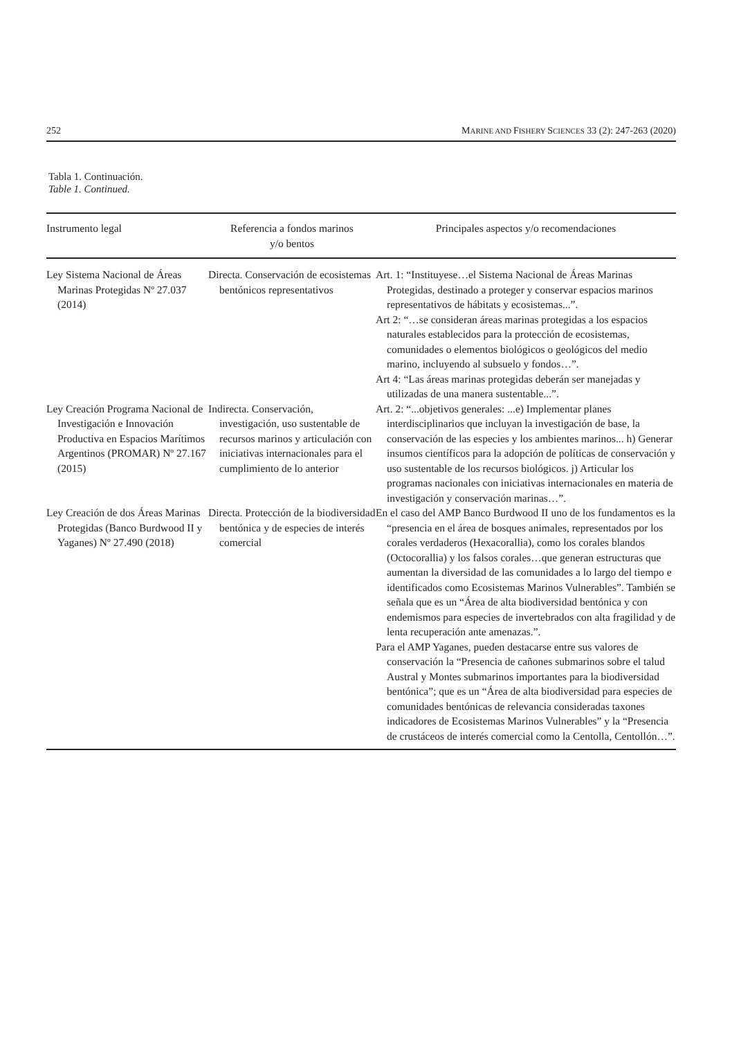252 MARINE AND FISHERY SCIENCES 33 (2): 247-263 (2020)
Tabla 1. Continuación.
Table 1. Continued.
| Instrumento legal | Referencia a fondos marinos y/o bentos | Principales aspectos y/o recomendaciones |
| --- | --- | --- |
| Ley Sistema Nacional de Áreas Marinas Protegidas Nº 27.037 (2014) | Directa. Conservación de ecosistemas bentónicos representativos | Art. 1: “Instituyese…el Sistema Nacional de Áreas Marinas Protegidas, destinado a proteger y conservar espacios marinos representativos de hábitats y ecosistemas...”. Art 2: “…se consideran áreas marinas protegidas a los espacios naturales establecidos para la protección de ecosistemas, comunidades o elementos biológicos o geológicos del medio marino, incluyendo al subsuelo y fondos…”. Art 4: “Las áreas marinas protegidas deberán ser manejadas y utilizadas de una manera sustentable...”. |
| Ley Creación Programa Nacional de Investigación e Innovación Productiva en Espacios Marítimos Argentinos (PROMAR) Nº 27.167 (2015) | Indirecta. Conservación, investigación, uso sustentable de recursos marinos y articulación con iniciativas internacionales para el cumplimiento de lo anterior | Art. 2: “...objetivos generales: ...e) Implementar planes interdisciplinarios que incluyan la investigación de base, la conservación de las especies y los ambientes marinos... h) Generar insumos científicos para la adopción de políticas de conservación y uso sustentable de los recursos biológicos. j) Articular los programas nacionales con iniciativas internacionales en materia de investigación y conservación marinas…”. |
| Ley Creación de dos Áreas Marinas Protegidas (Banco Burdwood II y Yaganes) Nº 27.490 (2018) | Directa. Protección de la biodiversidad bentónica y de especies de interés comercial | En el caso del AMP Banco Burdwood II uno de los fundamentos es la “presencia en el área de bosques animales, representados por los corales verdaderos (Hexacorallia), como los corales blandos (Octocorallia) y los falsos corales…que generan estructuras que aumentan la diversidad de las comunidades a lo largo del tiempo e identificados como Ecosistemas Marinos Vulnerables”. También se señala que es un “Área de alta biodiversidad bentónica y con endemismos para especies de invertebrados con alta fragilidad y de lenta recuperación ante amenazas.”. Para el AMP Yaganes, pueden destacarse entre sus valores de conservación la “Presencia de cañones submarinos sobre el talud Austral y Montes submarinos importantes para la biodiversidad bentónica”; que es un “Área de alta biodiversidad para especies de comunidades bentónicas de relevancia consideradas taxones indicadores de Ecosistemas Marinos Vulnerables” y la “Presencia de crustáceos de interés comercial como la Centolla, Centollón…”. |